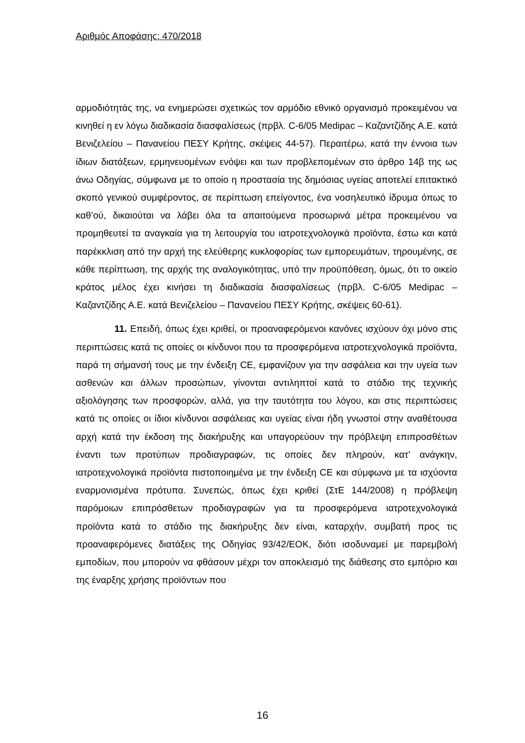Αριθμός Αποφάσης: 470/2018
αρμοδιότητάς της, να ενημερώσει σχετικώς τον αρμόδιο εθνικό οργανισμό προκειμένου να κινηθεί η εν λόγω διαδικασία διασφαλίσεως (πρβλ. C-6/05 Medipac – Καζαντζίδης Α.Ε. κατά Βενιζελείου – Πανανείου ΠΕΣΥ Κρήτης, σκέψεις 44-57). Περαιτέρω, κατά την έννοια των ίδιων διατάξεων, ερμηνευομένων ενόψει και των προβλεπομένων στο άρθρο 14β της ως άνω Οδηγίας, σύμφωνα με το οποίο η προστασία της δημόσιας υγείας αποτελεί επιτακτικό σκοπό γενικού συμφέροντος, σε περίπτωση επείγοντος, ένα νοσηλευτικό ίδρυμα όπως το καθ’ού, δικαιούται να λάβει όλα τα απαιτούμενα προσωρινά μέτρα προκειμένου να προμηθευτεί τα αναγκαία για τη λειτουργία του ιατροτεχνολογικά προϊόντα, έστω και κατά παρέκκλιση από την αρχή της ελεύθερης κυκλοφορίας των εμπορευμάτων, τηρουμένης, σε κάθε περίπτωση, της αρχής της αναλογικότητας, υπό την προϋπόθεση, όμως, ότι το οικείο κράτος μέλος έχει κινήσει τη διαδικασία διασφαλίσεως (πρβλ. C-6/05 Medipac – Καζαντζίδης Α.Ε. κατά Βενιζελείου – Πανανείου ΠΕΣΥ Κρήτης, σκέψεις 60-61).
11. Επειδή, όπως έχει κριθεί, οι προαναφερόμενοι κανόνες ισχύουν όχι μόνο στις περιπτώσεις κατά τις οποίες οι κίνδυνοι που τα προσφερόμενα ιατροτεχνολογικά προϊόντα, παρά τη σήμανσή τους με την ένδειξη CE, εμφανίζουν για την ασφάλεια και την υγεία των ασθενών και άλλων προσώπων, γίνονται αντιληπτοί κατά το στάδιο της τεχνικής αξιολόγησης των προσφορών, αλλά, για την ταυτότητα του λόγου, και στις περιπτώσεις κατά τις οποίες οι ίδιοι κίνδυνοι ασφάλειας και υγείας είναι ήδη γνωστοί στην αναθέτουσα αρχή κατά την έκδοση της διακήρυξης και υπαγορεύουν την πρόβλεψη επιπροσθέτων έναντι των προτύπων προδιαγραφών, τις οποίες δεν πληρούν, κατ’ ανάγκην, ιατροτεχνολογικά προϊόντα πιστοποιημένα με την ένδειξη CE και σύμφωνα με τα ισχύοντα εναρμονισμένα πρότυπα. Συνεπώς, όπως έχει κριθεί (ΣτΕ 144/2008) η πρόβλεψη παρόμοιων επιπρόσθετων προδιαγραφών για τα προσφερόμενα ιατροτεχνολογικά προϊόντα κατά το στάδιο της διακήρυξης δεν είναι, καταρχήν, συμβατή προς τις προαναφερόμενες διατάξεις της Οδηγίας 93/42/ΕΟΚ, διότι ισοδυναμεί με παρεμβολή εμποδίων, που μπορούν να φθάσουν μέχρι τον αποκλεισμό της διάθεσης στο εμπόριο και της έναρξης χρήσης προϊόντων που
16